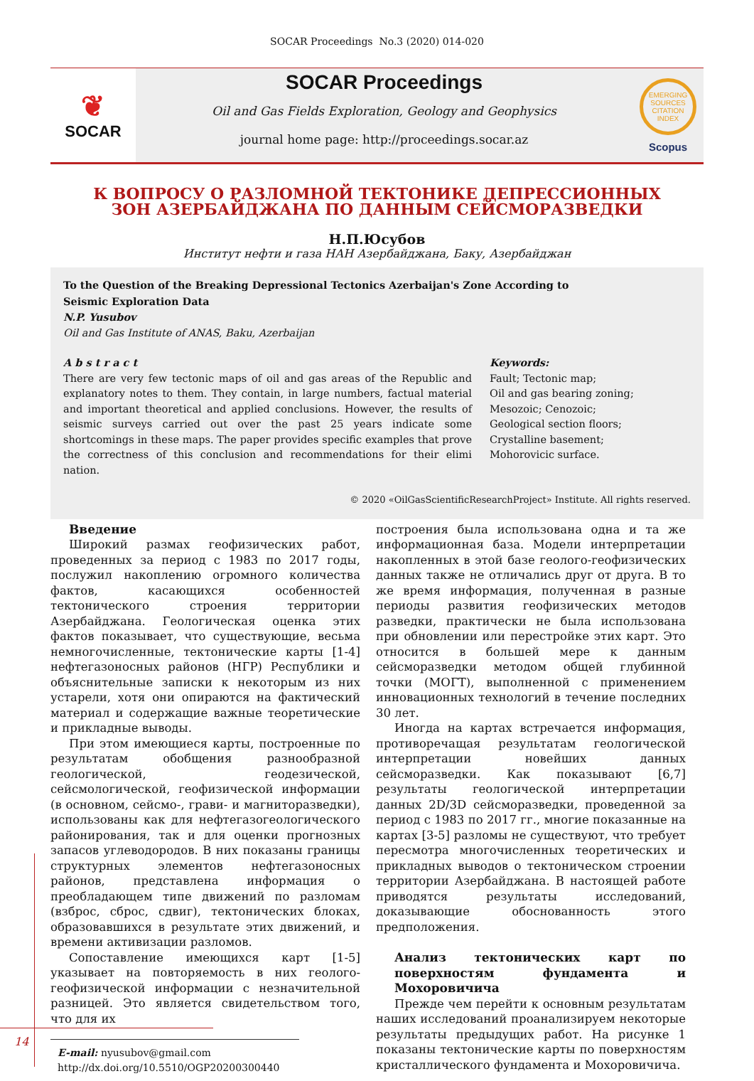SOCAR Proceedings No.3 (2020) 014-020
❦
SOCAR
SOCAR Proceedings
Oil and Gas Fields Exploration, Geology and Geophysics
journal home page: http://proceedings.socar.az
EMERGING SOURCES CITATION INDEX
Scopus
К ВОПРОСУ О РАЗЛОМНОЙ ТЕКТОНИКЕ ДЕПРЕССИОННЫХ
ЗОН АЗЕРБАЙДЖАНА ПО ДАННЫМ СЕЙСМОРАЗВЕДКИ
Н.П.Юсубов
Институт нефти и газа НАН Азербайджана, Баку, Азербайджан
To the Question of the Breaking Depressional Tectonics Azerbaijan's Zone According to
Seismic Exploration Data
N.P. Yusubov
Oil and Gas Institute of ANAS, Baku, Azerbaijan
A b s t r a c t
There are very few tectonic maps of oil and gas areas of the Republic and explanatory notes to them. They contain, in large numbers, factual material and important theoretical and applied conclusions. However, the results of seismic surveys carried out over the past 25 years indicate some shortcomings in these maps. The paper provides specific examples that prove the correctness of this conclusion and recommendations for their elimi nation.
Keywords:
Fault; Tectonic map;
Oil and gas bearing zoning;
Mesozoic; Cenozoic;
Geological section floors;
Crystalline basement;
Mohorovicic surface.
© 2020 «OilGasScientificResearchProject» Institute. All rights reserved.
Введение
Широкий размах геофизических работ, проведенных за период с 1983 по 2017 годы, послужил накоплению огромного количества фактов, касающихся особенностей тектонического строения территории Азербайджана. Геологическая оценка этих фактов показывает, что существующие, весьма немногочисленные, тектонические карты [1-4] нефтегазоносных районов (НГР) Республики и объяснительные записки к некоторым из них устарели, хотя они опираются на фактический материал и содержащие важные теоретические и прикладные выводы.
При этом имеющиеся карты, построенные по результатам обобщения разнообразной геологической, геодезической, сейсмологической, геофизической информации (в основном, сейсмо-, грави- и магниторазведки), использованы как для нефтегазогеологического районирования, так и для оценки прогнозных запасов углеводородов. В них показаны границы структурных элементов нефтегазоносных районов, представлена информация о преобладающем типе движений по разломам (взброс, сброс, сдвиг), тектонических блоках, образовавшихся в результате этих движений, и времени активизации разломов.
Сопоставление имеющихся карт [1-5] указывает на повторяемость в них геолого-геофизической информации с незначительной разницей. Это является свидетельством того, что для их
E-mail: nyusubov@gmail.com
http://dx.doi.org/10.5510/OGP20200300440
построения была использована одна и та же информационная база. Модели интерпретации накопленных в этой базе геолого-геофизических данных также не отличались друг от друга. В то же время информация, полученная в разные периоды развития геофизических методов разведки, практически не была использована при обновлении или перестройке этих карт. Это относится в большей мере к данным сейсморазведки методом общей глубинной точки (МОГТ), выполненной с применением инновационных технологий в течение последних 30 лет.
Иногда на картах встречается информация, противоречащая результатам геологической интерпретации новейших данных сейсморазведки. Как показывают [6,7] результаты геологической интерпретации данных 2D/3D сейсморазведки, проведенной за период с 1983 по 2017 гг., многие показанные на картах [3-5] разломы не существуют, что требует пересмотра многочисленных теоретических и прикладных выводов о тектоническом строении территории Азербайджана. В настоящей работе приводятся результаты исследований, доказывающие обоснованность этого предположения.
Анализ тектонических карт по поверхностям фундамента и Мохоровичича
Прежде чем перейти к основным результатам наших исследований проанализируем некоторые результаты предыдущих работ. На рисунке 1 показаны тектонические карты по поверхностям кристаллического фундамента и Мохоровичича.
14